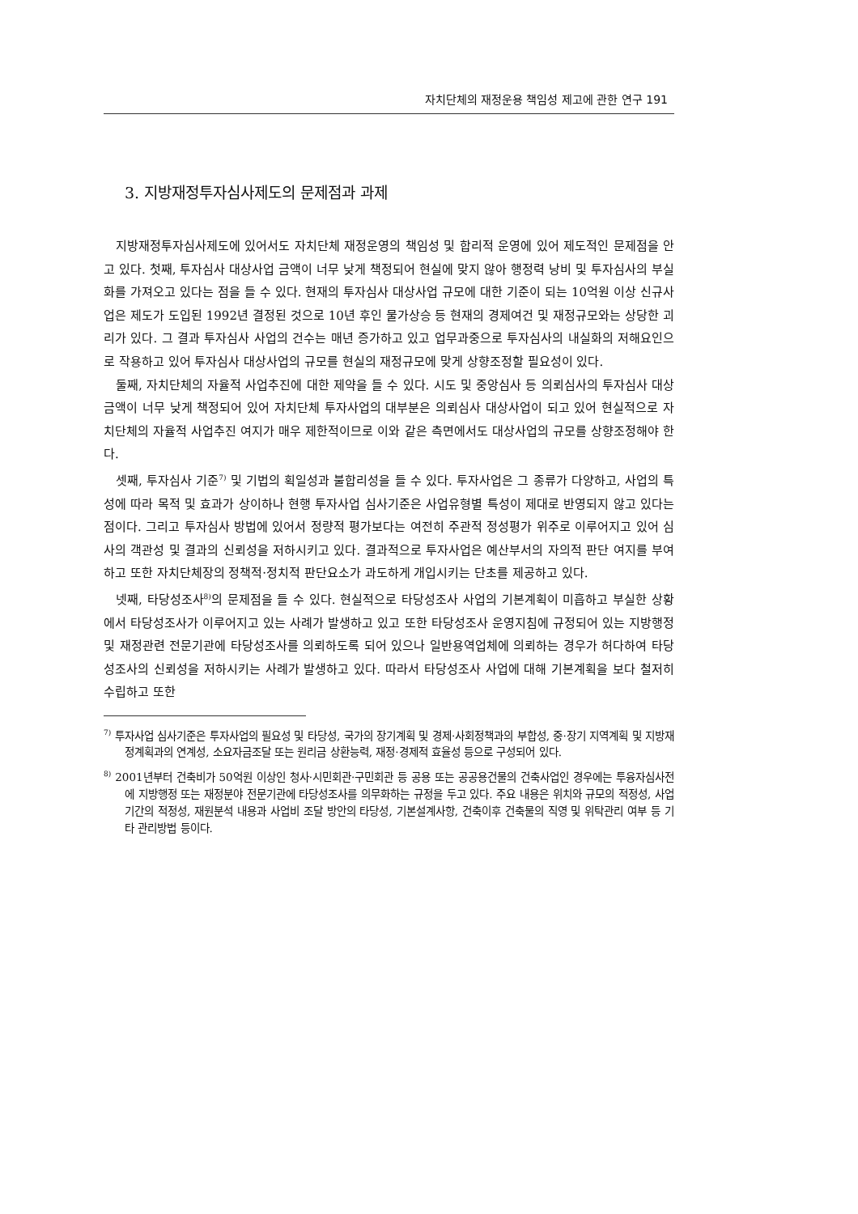자치단체의 재정운용 책임성 제고에 관한 연구 191
3. 지방재정투자심사제도의 문제점과 과제
지방재정투자심사제도에 있어서도 자치단체 재정운영의 책임성 및 합리적 운영에 있어 제도적인 문제점을 안고 있다. 첫째, 투자심사 대상사업 금액이 너무 낮게 책정되어 현실에 맞지 않아 행정력 낭비 및 투자심사의 부실화를 가져오고 있다는 점을 들 수 있다. 현재의 투자심사 대상사업 규모에 대한 기준이 되는 10억원 이상 신규사업은 제도가 도입된 1992년 결정된 것으로 10년 후인 물가상승 등 현재의 경제여건 및 재정규모와는 상당한 괴리가 있다. 그 결과 투자심사 사업의 건수는 매년 증가하고 있고 업무과중으로 투자심사의 내실화의 저해요인으로 작용하고 있어 투자심사 대상사업의 규모를 현실의 재정규모에 맞게 상향조정할 필요성이 있다.
둘째, 자치단체의 자율적 사업추진에 대한 제약을 들 수 있다. 시도 및 중앙심사 등 의뢰심사의 투자심사 대상금액이 너무 낮게 책정되어 있어 자치단체 투자사업의 대부분은 의뢰심사 대상사업이 되고 있어 현실적으로 자치단체의 자율적 사업추진 여지가 매우 제한적이므로 이와 같은 측면에서도 대상사업의 규모를 상향조정해야 한다.
셋째, 투자심사 기준<sup>7)</sup> 및 기법의 획일성과 불합리성을 들 수 있다. 투자사업은 그 종류가 다양하고, 사업의 특성에 따라 목적 및 효과가 상이하나 현행 투자사업 심사기준은 사업유형별 특성이 제대로 반영되지 않고 있다는 점이다. 그리고 투자심사 방법에 있어서 정량적 평가보다는 여전히 주관적 정성평가 위주로 이루어지고 있어 심사의 객관성 및 결과의 신뢰성을 저하시키고 있다. 결과적으로 투자사업은 예산부서의 자의적 판단 여지를 부여하고 또한 자치단체장의 정책적·정치적 판단요소가 과도하게 개입시키는 단초를 제공하고 있다.
넷째, 타당성조사<sup>8)</sup>의 문제점을 들 수 있다. 현실적으로 타당성조사 사업의 기본계획이 미흡하고 부실한 상황에서 타당성조사가 이루어지고 있는 사례가 발생하고 있고 또한 타당성조사 운영지침에 규정되어 있는 지방행정 및 재정관련 전문기관에 타당성조사를 의뢰하도록 되어 있으나 일반용역업체에 의뢰하는 경우가 허다하여 타당성조사의 신뢰성을 저하시키는 사례가 발생하고 있다. 따라서 타당성조사 사업에 대해 기본계획을 보다 철저히 수립하고 또한
<sup>7)</sup> 투자사업 심사기준은 투자사업의 필요성 및 타당성, 국가의 장기계획 및 경제·사회정책과의 부합성, 중·장기 지역계획 및 지방재정계획과의 연계성, 소요자금조달 또는 원리금 상환능력, 재정·경제적 효율성 등으로 구성되어 있다.
<sup>8)</sup> 2001년부터 건축비가 50억원 이상인 청사·시민회관·구민회관 등 공용 또는 공공용건물의 건축사업인 경우에는 투융자심사전에 지방행정 또는 재정분야 전문기관에 타당성조사를 의무화하는 규정을 두고 있다. 주요 내용은 위치와 규모의 적정성, 사업기간의 적정성, 재원분석 내용과 사업비 조달 방안의 타당성, 기본설계사항, 건축이후 건축물의 직영 및 위탁관리 여부 등 기타 관리방법 등이다.